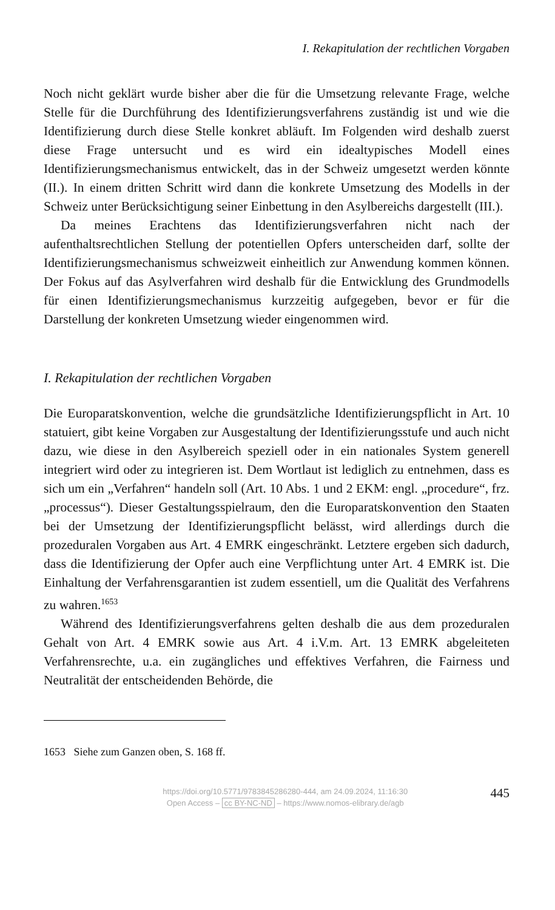I. Rekapitulation der rechtlichen Vorgaben
Noch nicht geklärt wurde bisher aber die für die Umsetzung relevante Frage, welche Stelle für die Durchführung des Identifizierungsverfahrens zuständig ist und wie die Identifizierung durch diese Stelle konkret abläuft. Im Folgenden wird deshalb zuerst diese Frage untersucht und es wird ein idealtypisches Modell eines Identifizierungsmechanismus entwickelt, das in der Schweiz umgesetzt werden könnte (II.). In einem dritten Schritt wird dann die konkrete Umsetzung des Modells in der Schweiz unter Berücksichtigung seiner Einbettung in den Asylbereichs dargestellt (III.).
Da meines Erachtens das Identifizierungsverfahren nicht nach der aufenthaltsrechtlichen Stellung der potentiellen Opfers unterscheiden darf, sollte der Identifizierungsmechanismus schweizweit einheitlich zur Anwendung kommen können. Der Fokus auf das Asylverfahren wird deshalb für die Entwicklung des Grundmodells für einen Identifizierungsmechanismus kurzzeitig aufgegeben, bevor er für die Darstellung der konkreten Umsetzung wieder eingenommen wird.
I. Rekapitulation der rechtlichen Vorgaben
Die Europaratskonvention, welche die grundsätzliche Identifizierungspflicht in Art. 10 statuiert, gibt keine Vorgaben zur Ausgestaltung der Identifizierungsstufe und auch nicht dazu, wie diese in den Asylbereich speziell oder in ein nationales System generell integriert wird oder zu integrieren ist. Dem Wortlaut ist lediglich zu entnehmen, dass es sich um ein „Verfahren“ handeln soll (Art. 10 Abs. 1 und 2 EKM: engl. „procedure“, frz. „processus“). Dieser Gestaltungsspielraum, den die Europaratskonvention den Staaten bei der Umsetzung der Identifizierungspflicht belässt, wird allerdings durch die prozeduralen Vorgaben aus Art. 4 EMRK eingeschränkt. Letztere ergeben sich dadurch, dass die Identifizierung der Opfer auch eine Verpflichtung unter Art. 4 EMRK ist. Die Einhaltung der Verfahrensgarantien ist zudem essentiell, um die Qualität des Verfahrens zu wahren.<sup>1653</sup>
Während des Identifizierungsverfahrens gelten deshalb die aus dem prozeduralen Gehalt von Art. 4 EMRK sowie aus Art. 4 i.V.m. Art. 13 EMRK abgeleiteten Verfahrensrechte, u.a. ein zugängliches und effektives Verfahren, die Fairness und Neutralität der entscheidenden Behörde, die
1653 Siehe zum Ganzen oben, S. 168 ff.
https://doi.org/10.5771/9783845286280-444, am 24.09.2024, 11:16:30
Open Access – cc BY-NC-ND – https://www.nomos-elibrary.de/agb
445